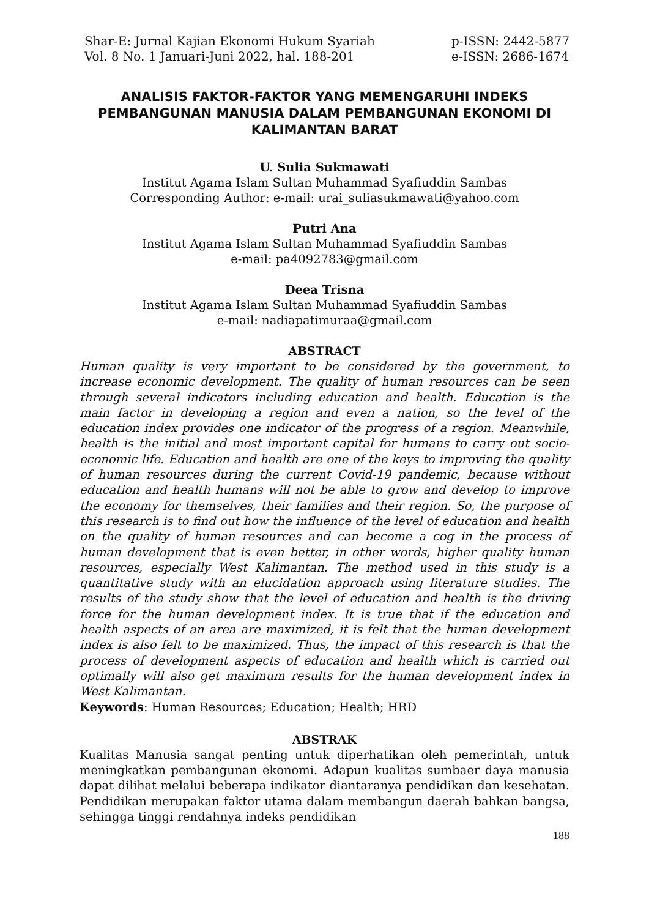Shar-E: Jurnal Kajian Ekonomi Hukum Syariah
Vol. 8 No. 1 Januari-Juni 2022, hal. 188-201
p-ISSN: 2442-5877
e-ISSN: 2686-1674
ANALISIS FAKTOR-FAKTOR YANG MEMENGARUHI INDEKS PEMBANGUNAN MANUSIA DALAM PEMBANGUNAN EKONOMI DI KALIMANTAN BARAT
U. Sulia Sukmawati
Institut Agama Islam Sultan Muhammad Syafiuddin Sambas
Corresponding Author: e-mail: urai_suliasukmawati@yahoo.com
Putri Ana
Institut Agama Islam Sultan Muhammad Syafiuddin Sambas
e-mail: pa4092783@gmail.com
Deea Trisna
Institut Agama Islam Sultan Muhammad Syafiuddin Sambas
e-mail: nadiapatimuraa@gmail.com
ABSTRACT
Human quality is very important to be considered by the government, to increase economic development. The quality of human resources can be seen through several indicators including education and health. Education is the main factor in developing a region and even a nation, so the level of the education index provides one indicator of the progress of a region. Meanwhile, health is the initial and most important capital for humans to carry out socio-economic life. Education and health are one of the keys to improving the quality of human resources during the current Covid-19 pandemic, because without education and health humans will not be able to grow and develop to improve the economy for themselves, their families and their region. So, the purpose of this research is to find out how the influence of the level of education and health on the quality of human resources and can become a cog in the process of human development that is even better, in other words, higher quality human resources, especially West Kalimantan. The method used in this study is a quantitative study with an elucidation approach using literature studies. The results of the study show that the level of education and health is the driving force for the human development index. It is true that if the education and health aspects of an area are maximized, it is felt that the human development index is also felt to be maximized. Thus, the impact of this research is that the process of development aspects of education and health which is carried out optimally will also get maximum results for the human development index in West Kalimantan.
Keywords: Human Resources; Education; Health; HRD
ABSTRAK
Kualitas Manusia sangat penting untuk diperhatikan oleh pemerintah, untuk meningkatkan pembangunan ekonomi. Adapun kualitas sumbaer daya manusia dapat dilihat melalui beberapa indikator diantaranya pendidikan dan kesehatan. Pendidikan merupakan faktor utama dalam membangun daerah bahkan bangsa, sehingga tinggi rendahnya indeks pendidikan
188